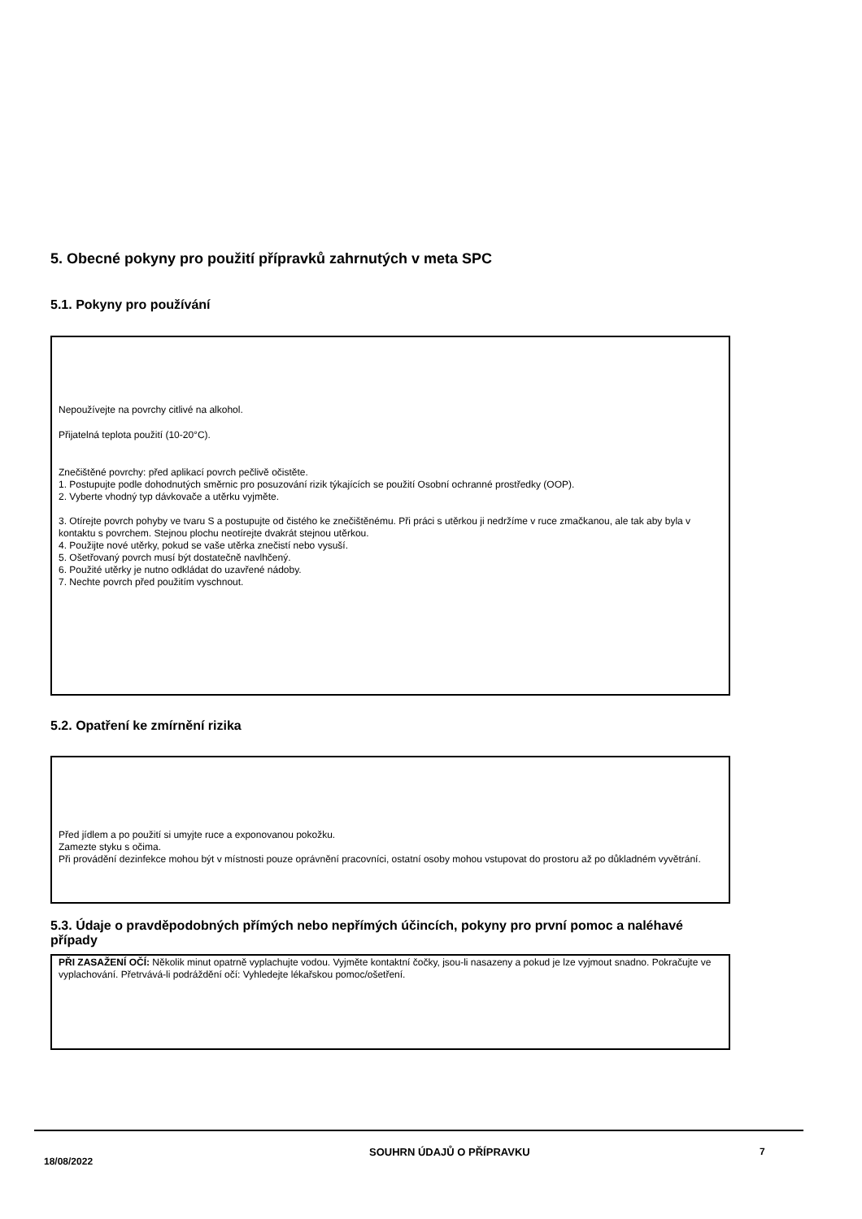5. Obecné pokyny pro použití přípravků zahrnutých v meta SPC
5.1. Pokyny pro používání
Nepoužívejte na povrchy citlivé na alkohol.
Přijatelná teplota použití (10-20°C).
Znečištěné povrchy: před aplikací povrch pečlivě očistěte.
1. Postupujte podle dohodnutých směrnic pro posuzování rizik týkajících se použití Osobní ochranné prostředky (OOP).
2. Vyberte vhodný typ dávkovače a utěrku vyjměte.
3. Otírejte povrch pohyby ve tvaru S a postupujte od čistého ke znečištěnému. Při práci s utěrkou ji nedržíme v ruce zmačkanou, ale tak aby byla v kontaktu s povrchem. Stejnou plochu neotírejte dvakrát stejnou utěrkou.
4. Použijte nové utěrky, pokud se vaše utěrka znečistí nebo vysuší.
5. Ošetřovaný povrch musí být dostatečně navlhčený.
6. Použité utěrky je nutno odkládat do uzavřené nádoby.
7. Nechte povrch před použitím vyschnout.
5.2. Opatření ke zmírnění rizika
Před jídlem a po použití si umyjte ruce a exponovanou pokožku.
Zamezte styku s očima.
Při provádění dezinfekce mohou být v místnosti pouze oprávnění pracovníci, ostatní osoby mohou vstupovat do prostoru až po důkladném vyvětrání.
5.3. Údaje o pravděpodobných přímých nebo nepřímých účincích, pokyny pro první pomoc a naléhavé případy
PŘI ZASAŽENÍ OČÍ: Několik minut opatrně vyplachujte vodou. Vyjměte kontaktní čočky, jsou-li nasazeny a pokud je lze vyjmout snadno. Pokračujte ve vyplachování. Přetrvává-li podráždění očí: Vyhledejte lékařskou pomoc/ošetření.
18/08/2022 SOUHRN ÚDAJŮ O PŘÍPRAVKU 7